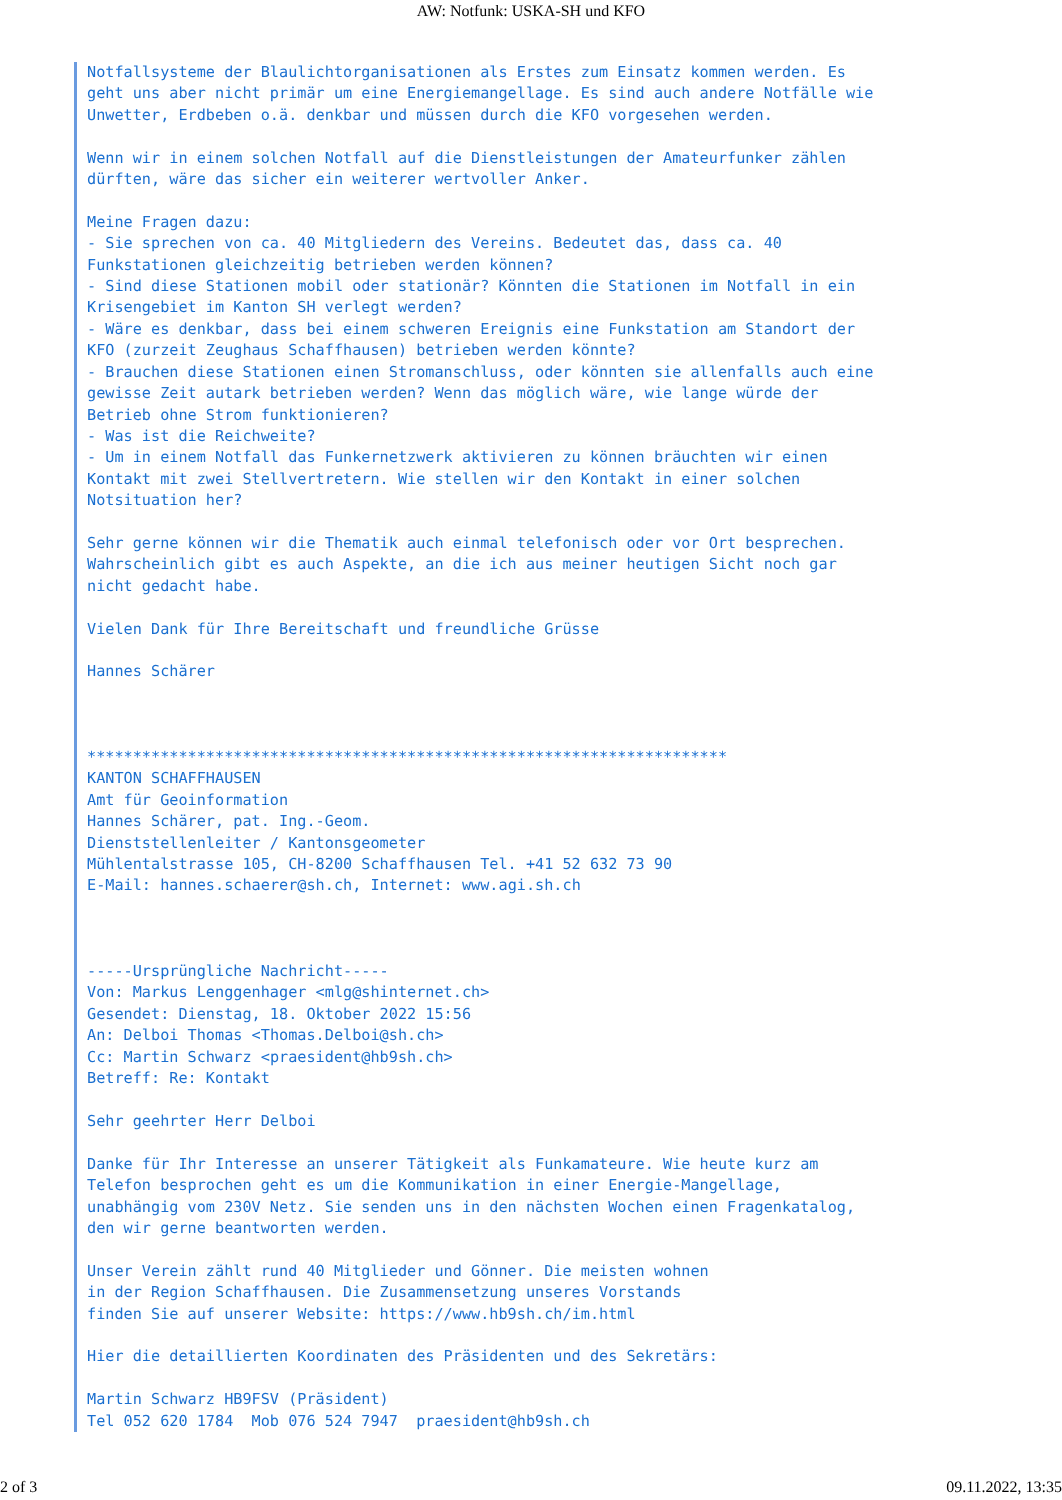AW: Notfunk: USKA-SH und KFO
Notfallsysteme der Blaulichtorganisationen als Erstes zum Einsatz kommen werden. Es
geht uns aber nicht primär um eine Energiemangellage. Es sind auch andere Notfälle wie
Unwetter, Erdbeben o.ä. denkbar und müssen durch die KFO vorgesehen werden.

Wenn wir in einem solchen Notfall auf die Dienstleistungen der Amateurfunker zählen
dürften, wäre das sicher ein weiterer wertvoller Anker.

Meine Fragen dazu:
- Sie sprechen von ca. 40 Mitgliedern des Vereins. Bedeutet das, dass ca. 40
Funkstationen gleichzeitig betrieben werden können?
- Sind diese Stationen mobil oder stationär? Könnten die Stationen im Notfall in ein
Krisengebiet im Kanton SH verlegt werden?
- Wäre es denkbar, dass bei einem schweren Ereignis eine Funkstation am Standort der
KFO (zurzeit Zeughaus Schaffhausen) betrieben werden könnte?
- Brauchen diese Stationen einen Stromanschluss, oder könnten sie allenfalls auch eine
gewisse Zeit autark betrieben werden? Wenn das möglich wäre, wie lange würde der
Betrieb ohne Strom funktionieren?
- Was ist die Reichweite?
- Um in einem Notfall das Funkernetzwerk aktivieren zu können bräuchten wir einen
Kontakt mit zwei Stellvertretern. Wie stellen wir den Kontakt in einer solchen
Notsituation her?

Sehr gerne können wir die Thematik auch einmal telefonisch oder vor Ort besprechen.
Wahrscheinlich gibt es auch Aspekte, an die ich aus meiner heutigen Sicht noch gar
nicht gedacht habe.

Vielen Dank für Ihre Bereitschaft und freundliche Grüsse

Hannes Schärer



**********************************************************************
KANTON SCHAFFHAUSEN
Amt für Geoinformation
Hannes Schärer, pat. Ing.-Geom.
Dienststellenleiter / Kantonsgeometer
Mühlentalstrasse 105, CH-8200 Schaffhausen Tel. +41 52 632 73 90
E-Mail: hannes.schaerer@sh.ch, Internet: www.agi.sh.ch



-----Ursprüngliche Nachricht-----
Von: Markus Lenggenhager <mlg@shinternet.ch>
Gesendet: Dienstag, 18. Oktober 2022 15:56
An: Delboi Thomas <Thomas.Delboi@sh.ch>
Cc: Martin Schwarz <praesident@hb9sh.ch>
Betreff: Re: Kontakt

Sehr geehrter Herr Delboi

Danke für Ihr Interesse an unserer Tätigkeit als Funkamateure. Wie heute kurz am
Telefon besprochen geht es um die Kommunikation in einer Energie-Mangellage,
unabhängig vom 230V Netz. Sie senden uns in den nächsten Wochen einen Fragenkatalog,
den wir gerne beantworten werden.

Unser Verein zählt rund 40 Mitglieder und Gönner. Die meisten wohnen
in der Region Schaffhausen. Die Zusammensetzung unseres Vorstands
finden Sie auf unserer Website: https://www.hb9sh.ch/im.html

Hier die detaillierten Koordinaten des Präsidenten und des Sekretärs:

Martin Schwarz HB9FSV (Präsident)
Tel 052 620 1784  Mob 076 524 7947  praesident@hb9sh.ch
2 of 3 09.11.2022, 13:35